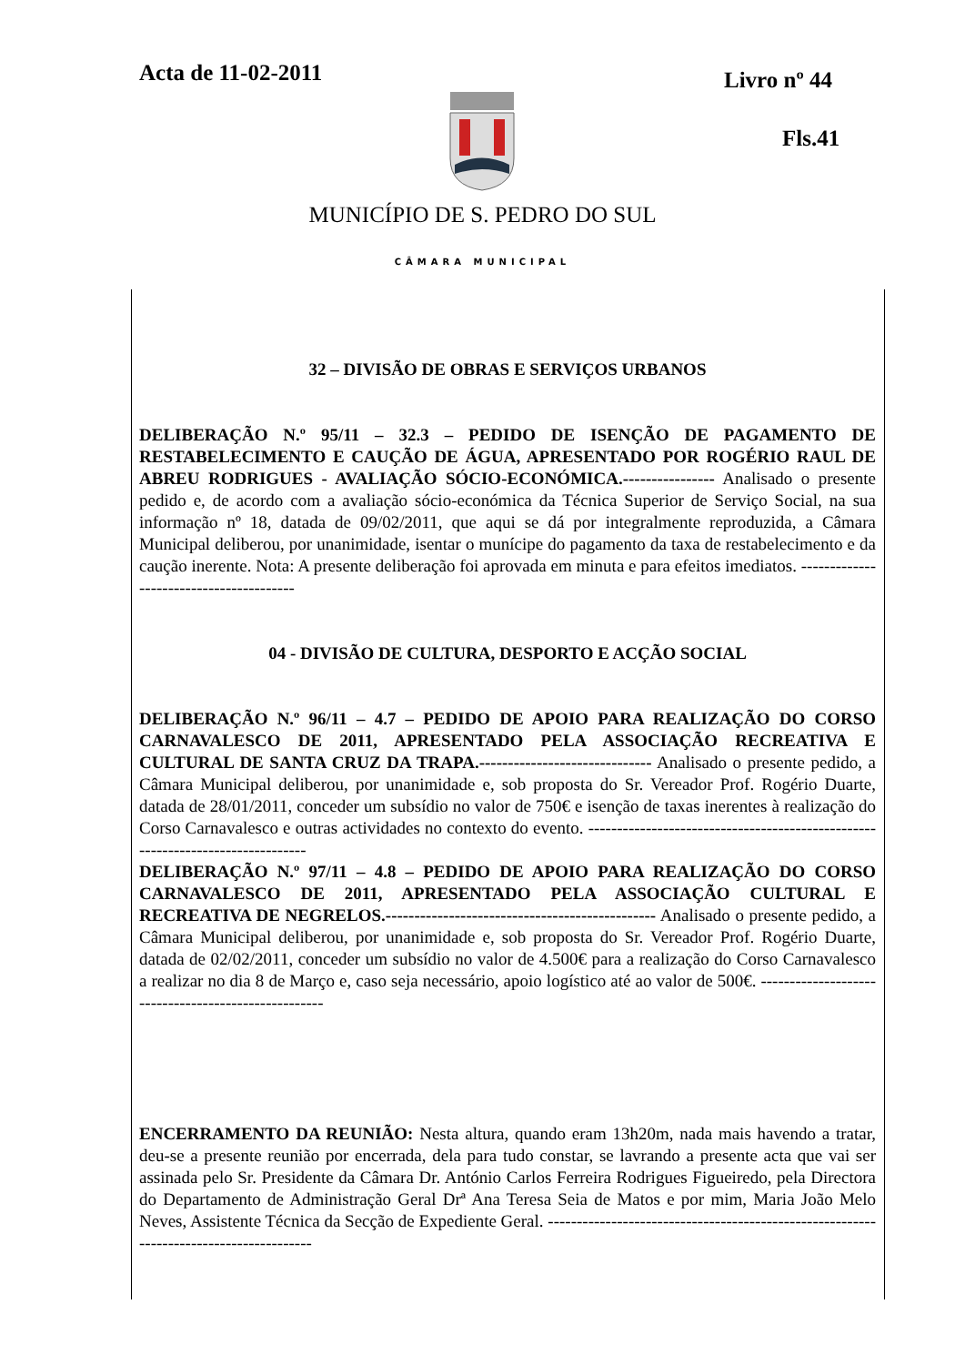Acta de 11-02-2011 Livro nº 44
Fls.41
MUNICÍPIO DE S. PEDRO DO SUL
CÂMARA MUNICIPAL
32 – DIVISÃO DE OBRAS E SERVIÇOS URBANOS
DELIBERAÇÃO N.º 95/11 – 32.3 – PEDIDO DE ISENÇÃO DE PAGAMENTO DE RESTABELECIMENTO E CAUÇÃO DE ÁGUA, APRESENTADO POR ROGÉRIO RAUL DE ABREU RODRIGUES - AVALIAÇÃO SÓCIO-ECONÓMICA.---------------- Analisado o presente pedido e, de acordo com a avaliação sócio-económica da Técnica Superior de Serviço Social, na sua informação nº 18, datada de 09/02/2011, que aqui se dá por integralmente reproduzida, a Câmara Municipal deliberou, por unanimidade, isentar o munícipe do pagamento da taxa de restabelecimento e da caução inerente. Nota: A presente deliberação foi aprovada em minuta e para efeitos imediatos. ----------------------------------------
04 - DIVISÃO DE CULTURA, DESPORTO E ACÇÃO SOCIAL
DELIBERAÇÃO N.º 96/11 – 4.7 – PEDIDO DE APOIO PARA REALIZAÇÃO DO CORSO CARNAVALESCO DE 2011, APRESENTADO PELA ASSOCIAÇÃO RECREATIVA E CULTURAL DE SANTA CRUZ DA TRAPA.------------------------------ Analisado o presente pedido, a Câmara Municipal deliberou, por unanimidade e, sob proposta do Sr. Vereador Prof. Rogério Duarte, datada de 28/01/2011, conceder um subsídio no valor de 750€ e isenção de taxas inerentes à realização do Corso Carnavalesco e outras actividades no contexto do evento. -------------------------------------------------------------------------------
DELIBERAÇÃO N.º 97/11 – 4.8 – PEDIDO DE APOIO PARA REALIZAÇÃO DO CORSO CARNAVALESCO DE 2011, APRESENTADO PELA ASSOCIAÇÃO CULTURAL E RECREATIVA DE NEGRELOS.----------------------------------------------- Analisado o presente pedido, a Câmara Municipal deliberou, por unanimidade e, sob proposta do Sr. Vereador Prof. Rogério Duarte, datada de 02/02/2011, conceder um subsídio no valor de 4.500€ para a realização do Corso Carnavalesco a realizar no dia 8 de Março e, caso seja necessário, apoio logístico até ao valor de 500€. ----------------------------------------------------
ENCERRAMENTO DA REUNIÃO: Nesta altura, quando eram 13h20m, nada mais havendo a tratar, deu-se a presente reunião por encerrada, dela para tudo constar, se lavrando a presente acta que vai ser assinada pelo Sr. Presidente da Câmara Dr. António Carlos Ferreira Rodrigues Figueiredo, pela Directora do Departamento de Administração Geral Drª Ana Teresa Seia de Matos e por mim, Maria João Melo Neves, Assistente Técnica da Secção de Expediente Geral. ---------------------------------------------------------------------------------------